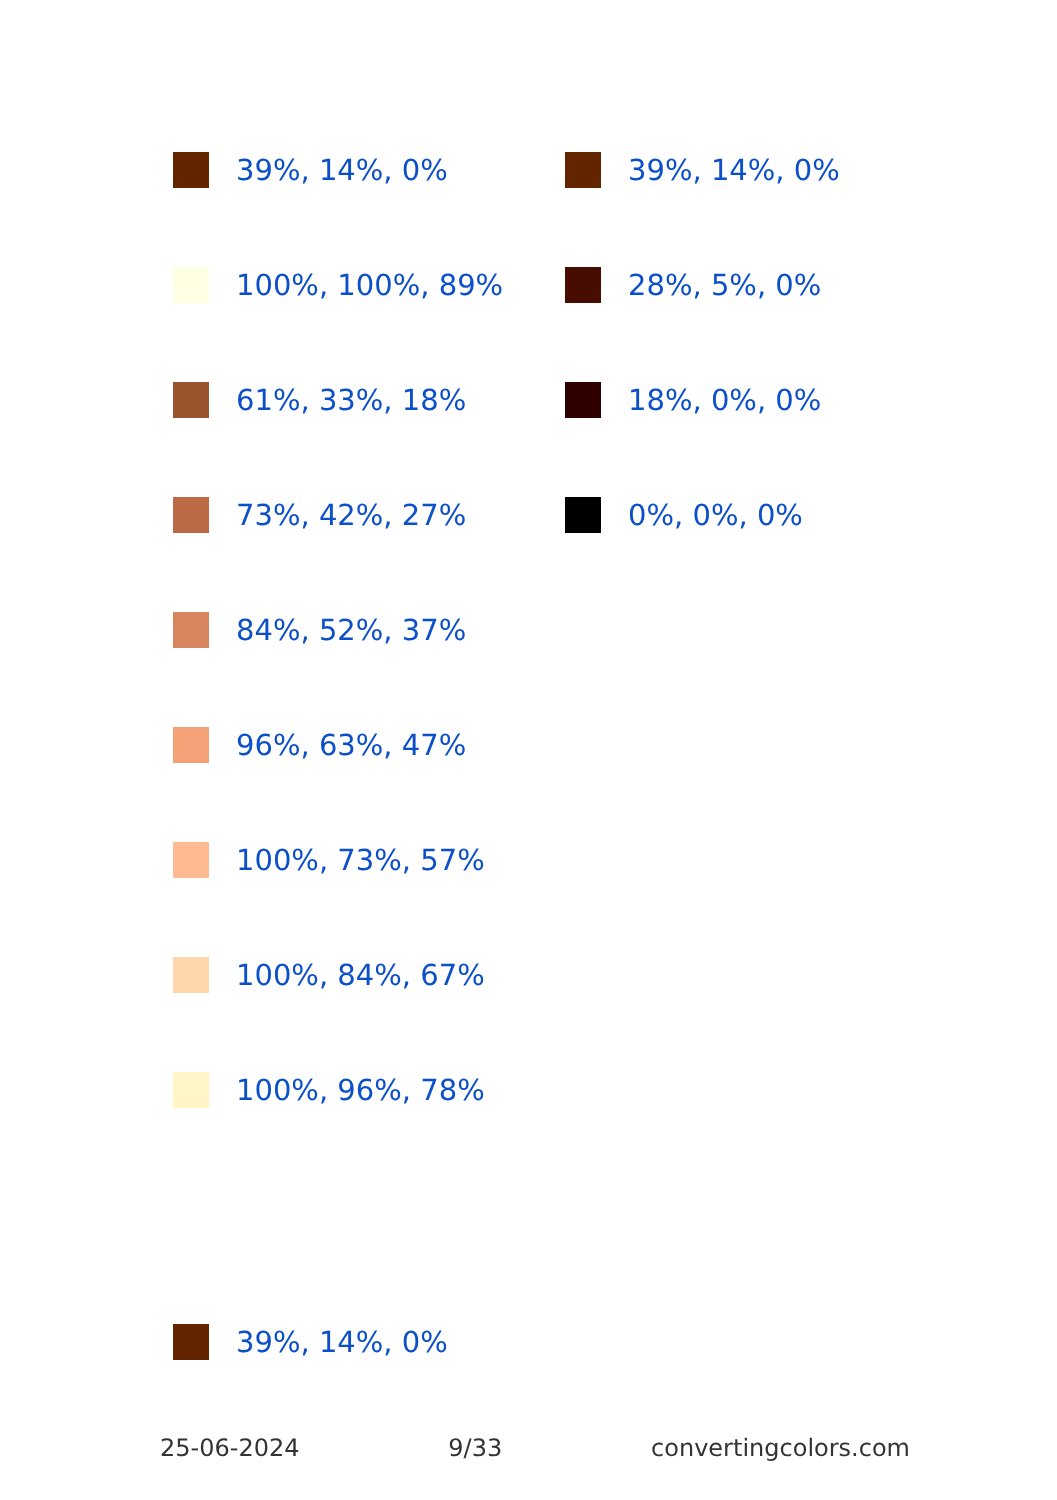39%, 14%, 0%
100%, 100%, 89%
61%, 33%, 18%
73%, 42%, 27%
84%, 52%, 37%
96%, 63%, 47%
100%, 73%, 57%
100%, 84%, 67%
100%, 96%, 78%
39%, 14%, 0%
28%, 5%, 0%
18%, 0%, 0%
0%, 0%, 0%
39%, 14%, 0%
25-06-2024 9/33 convertingcolors.com